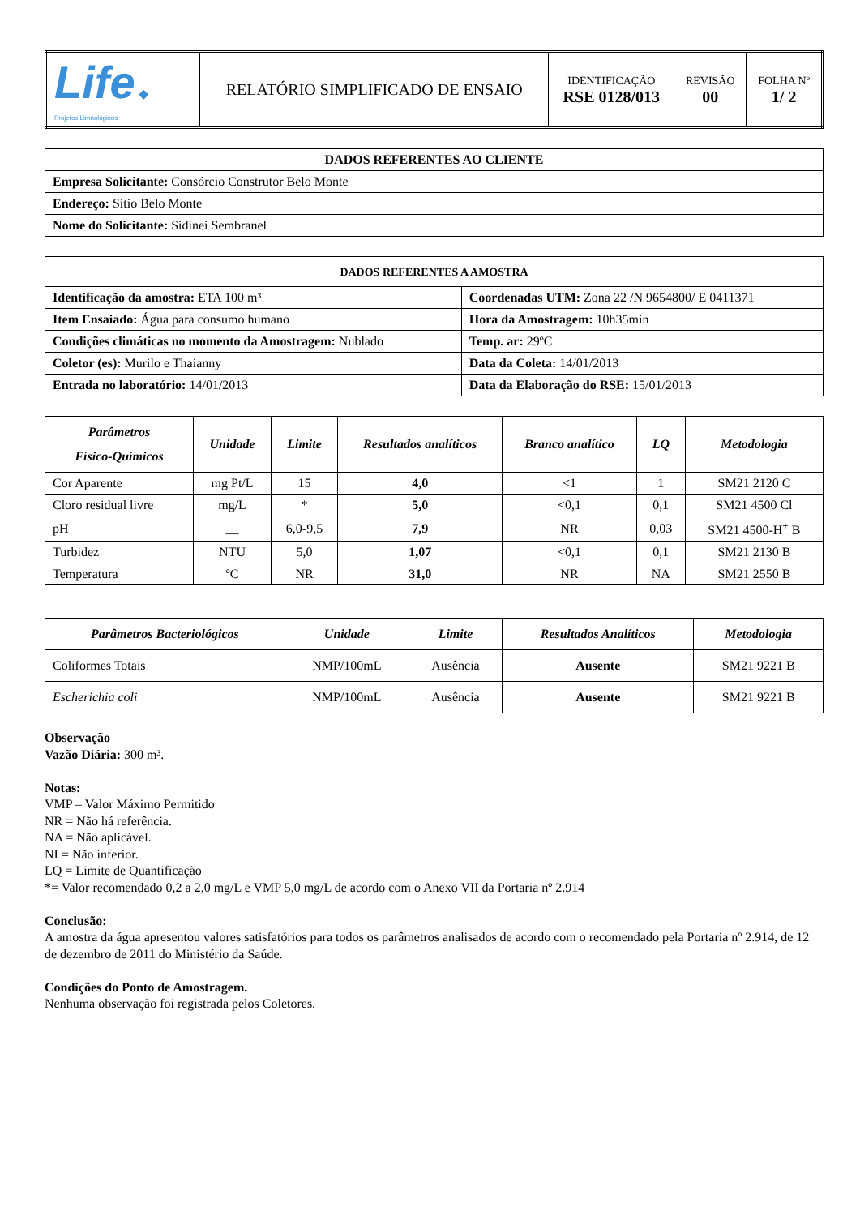| Life ◆ Projetos Limnológicos | RELATÓRIO SIMPLIFICADO DE ENSAIO | IDENTIFICAÇÃO RSE 0128/013 | REVISÃO 00 | FOLHA Nº 1/ 2 |
| DADOS REFERENTES AO CLIENTE |
| Empresa Solicitante: Consórcio Construtor Belo Monte |
| Endereço: Sítio Belo Monte |
| Nome do Solicitante: Sidinei Sembranel |
| DADOS REFERENTES A AMOSTRA | |
| Identificação da amostra: ETA 100 m³ | Coordenadas UTM: Zona 22 /N 9654800/ E 0411371 |
| Item Ensaiado: Água para consumo humano | Hora da Amostragem: 10h35min |
| Condições climáticas no momento da Amostragem: Nublado | Temp. ar: 29ºC |
| Coletor (es): Murilo e Thaianny | Data da Coleta: 14/01/2013 |
| Entrada no laboratório: 14/01/2013 | Data da Elaboração do RSE: 15/01/2013 |
| Parâmetros Físico-Químicos | Unidade | Limite | Resultados analíticos | Branco analítico | LQ | Metodologia |
| --- | --- | --- | --- | --- | --- | --- |
| Cor Aparente | mg Pt/L | 15 | 4,0 | <1 | 1 | SM21 2120 C |
| Cloro residual livre | mg/L | * | 5,0 | <0,1 | 0,1 | SM21 4500 Cl |
| pH | __ | 6,0-9,5 | 7,9 | NR | 0,03 | SM21 4500-H<sup>+</sup> B |
| Turbidez | NTU | 5,0 | 1,07 | <0,1 | 0,1 | SM21 2130 B |
| Temperatura | ºC | NR | 31,0 | NR | NA | SM21 2550 B |
| Parâmetros Bacteriológicos | Unidade | Limite | Resultados Analíticos | Metodologia |
| --- | --- | --- | --- | --- |
| Coliformes Totais | NMP/100mL | Ausência | Ausente | SM21 9221 B |
| Escherichia coli | NMP/100mL | Ausência | Ausente | SM21 9221 B |
Observação
Vazão Diária: 300 m³.
Notas:
VMP – Valor Máximo Permitido
NR = Não há referência.
NA = Não aplicável.
NI = Não inferior.
LQ = Limite de Quantificação
*= Valor recomendado 0,2 a 2,0 mg/L e VMP 5,0 mg/L de acordo com o Anexo VII da Portaria nº 2.914
Conclusão:
A amostra da água apresentou valores satisfatórios para todos os parâmetros analisados de acordo com o recomendado pela Portaria nº 2.914, de 12 de dezembro de 2011 do Ministério da Saúde.
Condições do Ponto de Amostragem.
Nenhuma observação foi registrada pelos Coletores.